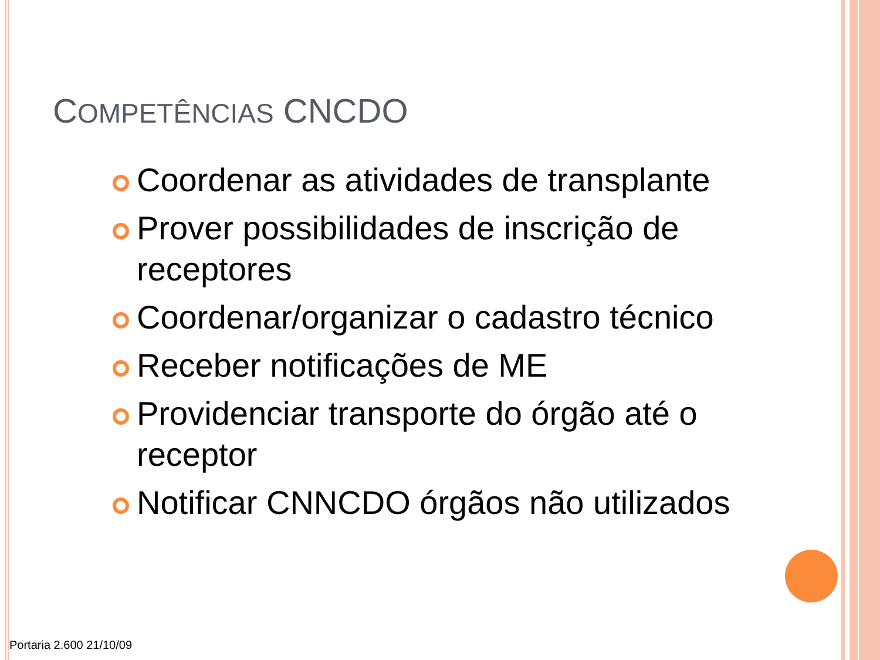COMPETÊNCIAS CNCDO
Coordenar as atividades de transplante
Prover possibilidades de inscrição de receptores
Coordenar/organizar o cadastro técnico
Receber notificações de ME
Providenciar transporte do órgão até o receptor
Notificar CNNCDO órgãos não utilizados
Portaria 2.600 21/10/09